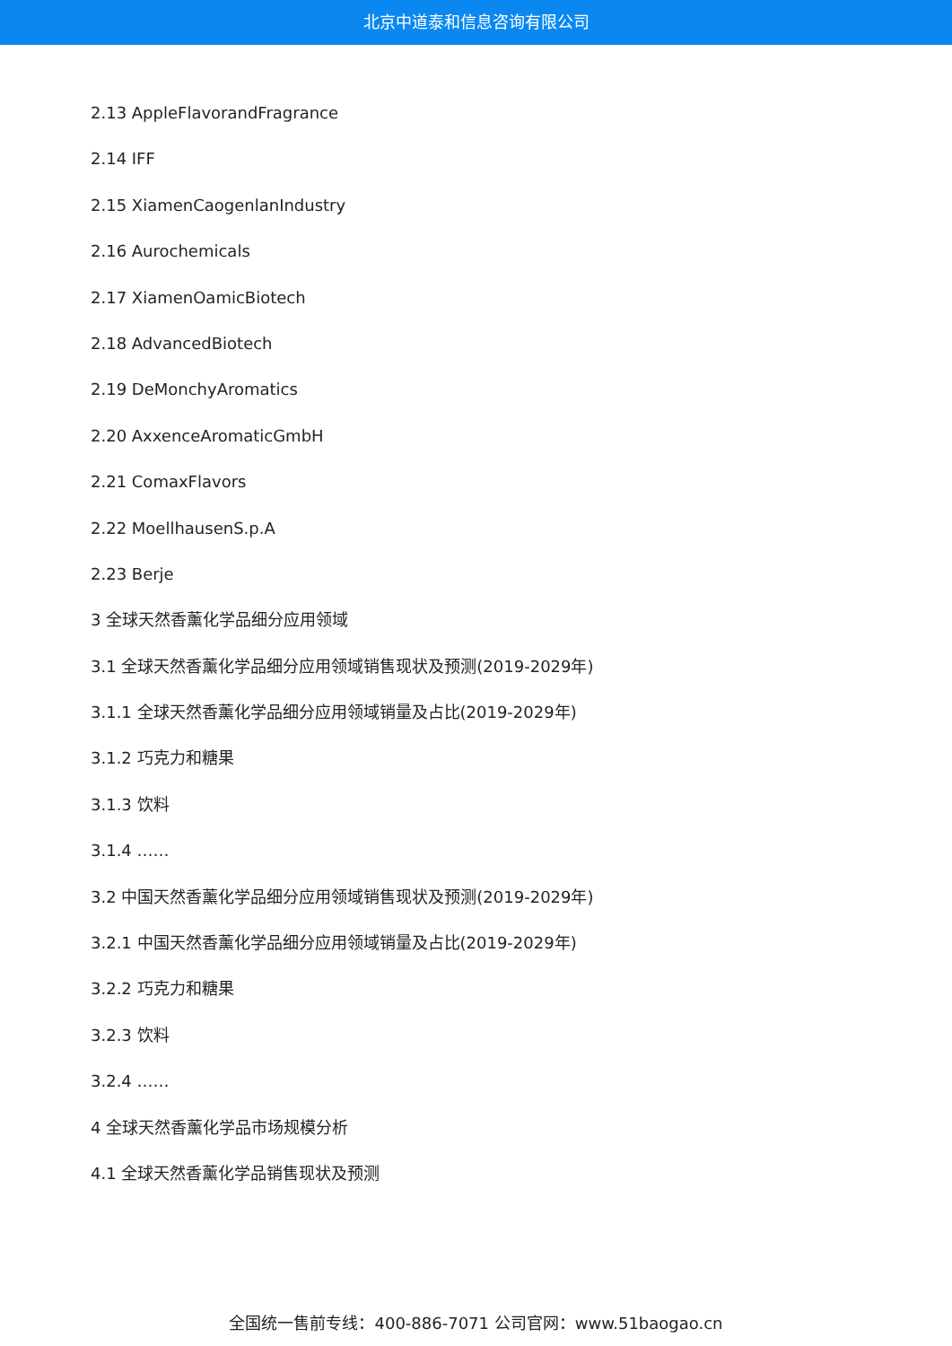北京中道泰和信息咨询有限公司
2.13 AppleFlavorandFragrance
2.14 IFF
2.15 XiamenCaogenlanIndustry
2.16 Aurochemicals
2.17 XiamenOamicBiotech
2.18 AdvancedBiotech
2.19 DeMonchyAromatics
2.20 AxxenceAromaticGmbH
2.21 ComaxFlavors
2.22 MoellhausenS.p.A
2.23 Berje
3 全球天然香薰化学品细分应用领域
3.1 全球天然香薰化学品细分应用领域销售现状及预测(2019-2029年)
3.1.1 全球天然香薰化学品细分应用领域销量及占比(2019-2029年)
3.1.2 巧克力和糖果
3.1.3 饮料
3.1.4 ……
3.2 中国天然香薰化学品细分应用领域销售现状及预测(2019-2029年)
3.2.1 中国天然香薰化学品细分应用领域销量及占比(2019-2029年)
3.2.2 巧克力和糖果
3.2.3 饮料
3.2.4 ……
4 全球天然香薰化学品市场规模分析
4.1 全球天然香薰化学品销售现状及预测
全国统一售前专线：400-886-7071 公司官网：www.51baogao.cn